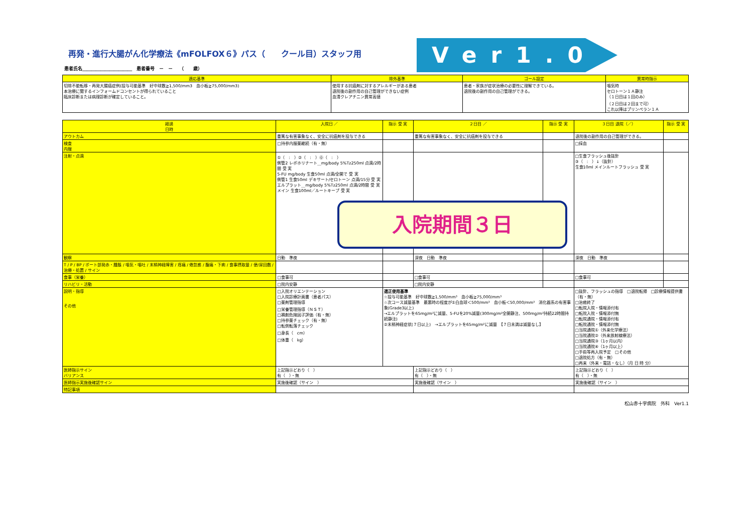再発・進行大腸がん化学療法《mFOLFOX６》パス（　　クール目）スタッフ用
Ver1.0
患者氏名＿＿＿＿＿＿＿＿＿＿＿　患者番号　－　－　　（　　歳）
| 適応基準 | 除外基準 | ゴール設定 | 異常時指示 |
| --- | --- | --- | --- |
| 切除不能転移・再発大腸癌症例(投与可能基準 好中球数≧1,500/mm3 血小板≧75,000/mm3) 本治療に関するインフォームドコンセントが得られていること 臨床診断または病理診断が確定していること。 | 使用する抗癌剤に対するアレルギーがある患者 退院後の副作用の自己管理ができない症例 血清クレアチニン異常高値 | 患者・家族が症状治療の必要性に理解できている。 退院後の副作用の自己管理ができる。 | 嘔気時 セロトーン１Ａ静注 （１日目は１回のみ） （２日目は２回まで可） これ以降はプリンペラン１Ａ |
| 経過 日時 | 入院日 ／ | 指示 受 実 | ２日目 ／ | 指示 受 実 | ３日目 退院（／） | 指示 受 実 |
| --- | --- | --- | --- | --- | --- | --- |
| アウトカム | 重篤な有害事象なく、安全に抗癌剤を投与できる | | 重篤な有害事象なく、安全に抗癌剤を投与できる | | 退院後の副作用の自己管理ができる。 | |
| 検査 内服 | □持参内服薬継続（有・無） | | | | □採血 | |
| 注射・点滴 | ①（ : ）②（ : ）⓪（ : ） 側管2 レボホリナート＿mg/body 5%Tz250ml 点滴/2時間 受 実 5-FU mg/body 生食50ml 点滴/全開で 受 実 側管1 生食50ml デキサート/セロトーン 点滴/15分 受 実 エルプラット＿mg/body 5%Tz250ml 点滴/2時間 受 実 メイン 生食100ml／ルートキープ 受 実 | | | | □生食フラッシュ後抜針 ③（ : ）↓（抜針） 生食10ml メインルートフラッシュ 受 実 | |
| 観察 | 日勤 準夜 | | 深夜 日勤 準夜 | | 深夜 日勤 準夜 | |
| T / P / BP / ポート部発赤・腫脹 / 嘔気・嘔吐 / 末梢神経障害 / 疼痛 / 倦怠感 / 腹痛・下痢 / 食事摂取量 / 便/尿回数 / 治療・処置 / サイン | | | | | | |
| 食事（栄養） | □食事可 | | □食事可 | | □食事可 | |
| リハビリ・活動 | □院内安静 | | □院内安静 | | | |
| 説明・指導 その他 | □入院オリエンテーション □入院診療計画書（患者パス） □薬剤管理指導 □栄養管理指導（ＮＳＴ） □褥創危険因子評価（有・無） □持参薬チェック（有・無） □転倒転落チェック □身長（ cm） □体重（ kg） | 適正使用基準 ☆投与可能基準 好中球数≧1,500/mm³ 血小板≧75,000/mm³ ☆次コース減量基準 最悪時の程度が①白血球＜500/mm³ 血小板＜50,000/mm³ 消化器系の有害事象(Grade3以上) →エルプラットを65mg/m²に減量、5-FUを20%減量(300mg/m²全開静注、500mg/m²持続22時間持続静注) ②末梢神経症状(７日以上) →エルプラットを65mg/m²に減量 【７日未満は減量なし】 | | | □抜針、フラッシュの指導 □退院転帰 □診療情報提供書（有・無） □治癒終了 □転院入院・情報添付有 □転院入院・情報添付無 □転院通院・情報添付有 □転院通院・情報添付無 □当院通院①（外来化学療法） □当院通院②（外来放射線療法） □当院通院③（1ヶ月以内） □当院通院④（1ヶ月以上） □手術等再入院予定 □その他 □退院処方（有・無） □再来（外来・電話・なし）（月 日 時 分） | |
| 医師指示サイン バリアンス | 上記指示どおり（ ） 有（ ）・無 | | 上記指示どおり（ ） 有（ ）・無 | | 上記指示どおり（ ） 有（ ）・無 | |
| 医師指示実施後確認サイン | 実施後確認（サイン ） | | 実施後確認（サイン ） | | 実施後確認（サイン ） | |
| 特記事項 | | | | | | |
松山赤十字病院　外科　Ver1.1
入院期間３日